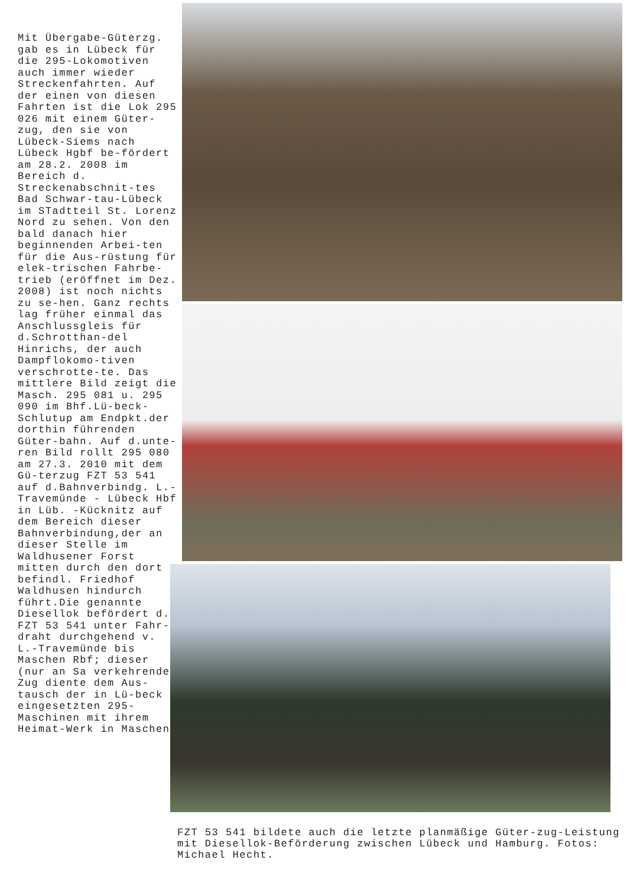Mit Übergabe-Güterzg. gab es in Lübeck für die 295-Lokomotiven auch immer wieder Streckenfahrten. Auf der einen von diesen Fahrten ist die Lok 295 026 mit einem Güter-zug, den sie von Lübeck-Siems nach Lübeck Hgbf be-fördert am 28.2. 2008 im Bereich d. Streckenabschnit-tes Bad Schwar-tau-Lübeck im STadtteil St. Lorenz Nord zu sehen. Von den bald danach hier beginnenden Arbei-ten für die Aus-rüstung für elek-trischen Fahrbe-trieb (eröffnet im Dez. 2008) ist noch nichts zu se-hen. Ganz rechts lag früher einmal das Anschlussgleis für d.Schrotthan-del Hinrichs, der auch Dampflokomo-tiven verschrotte-te. Das mittlere Bild zeigt die Masch. 295 081 u. 295 090 im Bhf.Lü-beck-Schlutup am Endpkt.der dorthin führenden Güter-bahn. Auf d.unte-ren Bild rollt 295 080 am 27.3. 2010 mit dem Gü-terzug FZT 53 541 auf d.Bahnverbindg. L.-Travemünde - Lübeck Hbf in Lüb. -Kücknitz auf dem Bereich dieser Bahnverbindung,der an dieser Stelle im Waldhusener Forst mitten durch den dort befindl. Friedhof Waldhusen hindurch führt.Die genannte Diesellok befördert d. FZT 53 541 unter Fahr-draht durchgehend v. L.-Travemünde bis Maschen Rbf; dieser (nur an Sa verkehrende Zug diente dem Aus-tausch der in Lü-beck eingesetzten 295-Maschinen mit ihrem Heimat-Werk in Maschen.
FZT 53 541 bildete auch die letzte planmäßige Güter-zug-Leistung mit Diesellok-Beförderung zwischen Lübeck und Hamburg. Fotos: Michael Hecht.